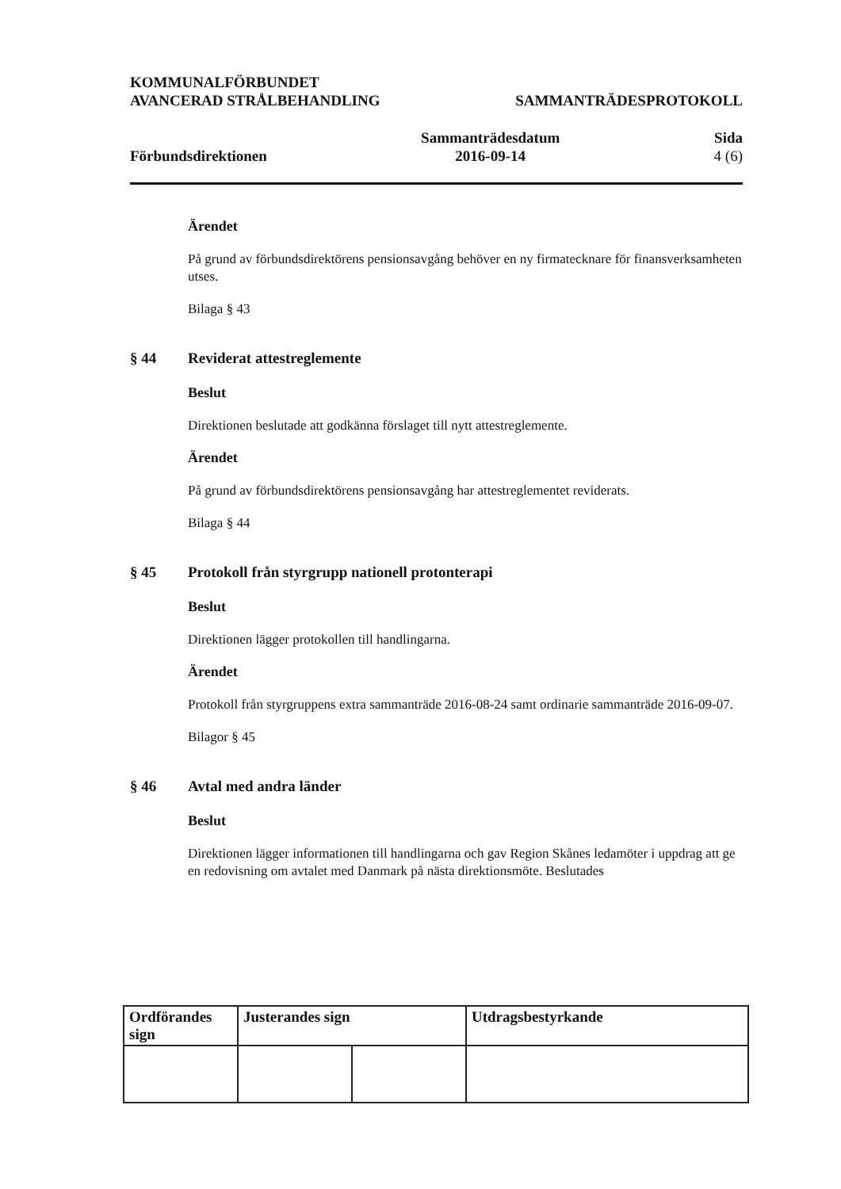KOMMUNALFÖRBUNDET
AVANCERAD STRÅLBEHANDLING SAMMANTRÄDESPROTOKOLL
Förbundsdirektionen Sammanträdesdatum
2016-09-14 Sida
4 (6)
Ärendet
På grund av förbundsdirektörens pensionsavgång behöver en ny firmatecknare för finansverksamheten utses.
Bilaga § 43
§ 44 Reviderat attestreglemente
Beslut
Direktionen beslutade att godkänna förslaget till nytt attestreglemente.
Ärendet
På grund av förbundsdirektörens pensionsavgång har attestreglementet reviderats.
Bilaga § 44
§ 45 Protokoll från styrgrupp nationell protonterapi
Beslut
Direktionen lägger protokollen till handlingarna.
Ärendet
Protokoll från styrgruppens extra sammanträde 2016-08-24 samt ordinarie sammanträde 2016-09-07.
Bilagor § 45
§ 46 Avtal med andra länder
Beslut
Direktionen lägger informationen till handlingarna och gav Region Skånes ledamöter i uppdrag att ge en redovisning om avtalet med Danmark på nästa direktionsmöte. Beslutades
| Ordförandes sign | Justerandes sign | | Utdragsbestyrkande |
| --- | --- | --- | --- |